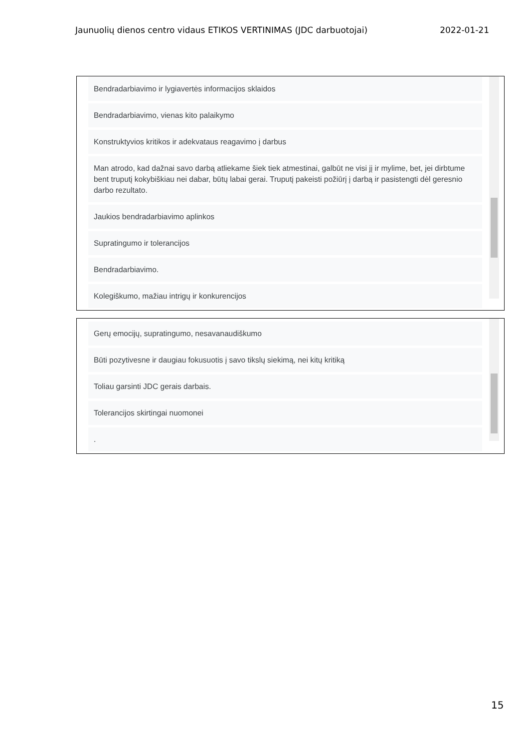Jaunuolių dienos centro vidaus ETIKOS VERTINIMAS (JDC darbuotojai) 2022-01-21
Bendradarbiavimo ir lygiavertės informacijos sklaidos
Bendradarbiavimo, vienas kito palaikymo
Konstruktyvios kritikos ir adekvataus reagavimo į darbus
Man atrodo, kad dažnai savo darbą atliekame šiek tiek atmestinai, galbūt ne visi jį ir mylime, bet, jei dirbtume bent truputį kokybiškiau nei dabar, būtų labai gerai. Truputį pakeisti požiūrį į darbą ir pasistengti dėl geresnio darbo rezultato.
Jaukios bendradarbiavimo aplinkos
Supratingumo ir tolerancijos
Bendradarbiavimo.
Kolegiškumo, mažiau intrigų ir konkurencijos
Gerų emocijų, supratingumo, nesavanaudiškumo
Būti pozytivesne ir daugiau fokusuotis į savo tikslų siekimą, nei kitų kritiką
Toliau garsinti JDC gerais darbais.
Tolerancijos skirtingai nuomonei
.
15